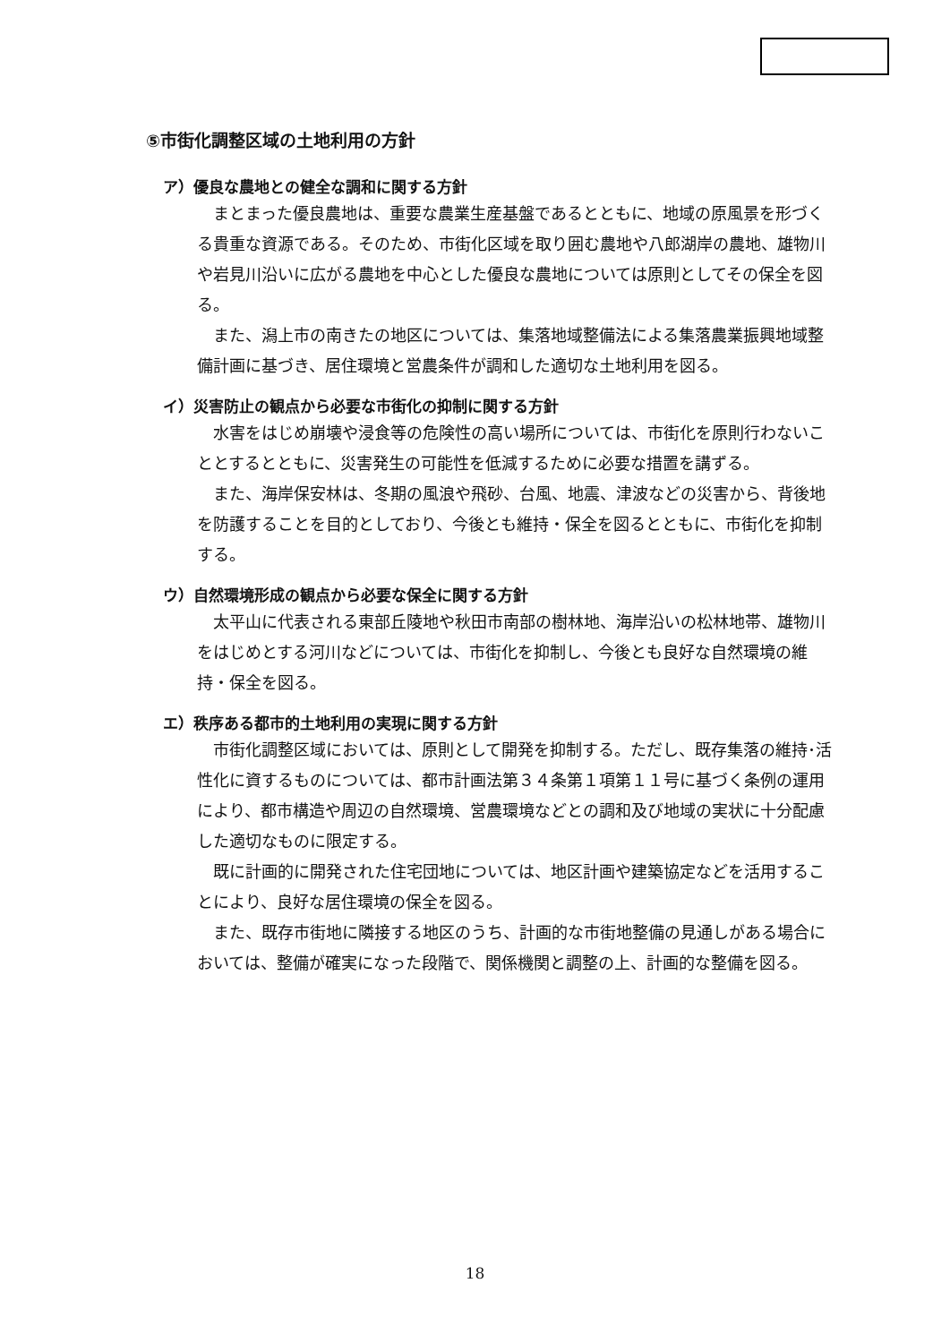⑤市街化調整区域の土地利用の方針
ア）優良な農地との健全な調和に関する方針
まとまった優良農地は、重要な農業生産基盤であるとともに、地域の原風景を形づくる貴重な資源である。そのため、市街化区域を取り囲む農地や八郎湖岸の農地、雄物川や岩見川沿いに広がる農地を中心とした優良な農地については原則としてその保全を図る。
また、潟上市の南きたの地区については、集落地域整備法による集落農業振興地域整備計画に基づき、居住環境と営農条件が調和した適切な土地利用を図る。
イ）災害防止の観点から必要な市街化の抑制に関する方針
水害をはじめ崩壊や浸食等の危険性の高い場所については、市街化を原則行わないこととするとともに、災害発生の可能性を低減するために必要な措置を講ずる。
また、海岸保安林は、冬期の風浪や飛砂、台風、地震、津波などの災害から、背後地を防護することを目的としており、今後とも維持・保全を図るとともに、市街化を抑制する。
ウ）自然環境形成の観点から必要な保全に関する方針
太平山に代表される東部丘陵地や秋田市南部の樹林地、海岸沿いの松林地帯、雄物川をはじめとする河川などについては、市街化を抑制し、今後とも良好な自然環境の維持・保全を図る。
エ）秩序ある都市的土地利用の実現に関する方針
市街化調整区域においては、原則として開発を抑制する。ただし、既存集落の維持･活性化に資するものについては、都市計画法第３４条第１項第１１号に基づく条例の運用により、都市構造や周辺の自然環境、営農環境などとの調和及び地域の実状に十分配慮した適切なものに限定する。
既に計画的に開発された住宅団地については、地区計画や建築協定などを活用することにより、良好な居住環境の保全を図る。
また、既存市街地に隣接する地区のうち、計画的な市街地整備の見通しがある場合においては、整備が確実になった段階で、関係機関と調整の上、計画的な整備を図る。
18